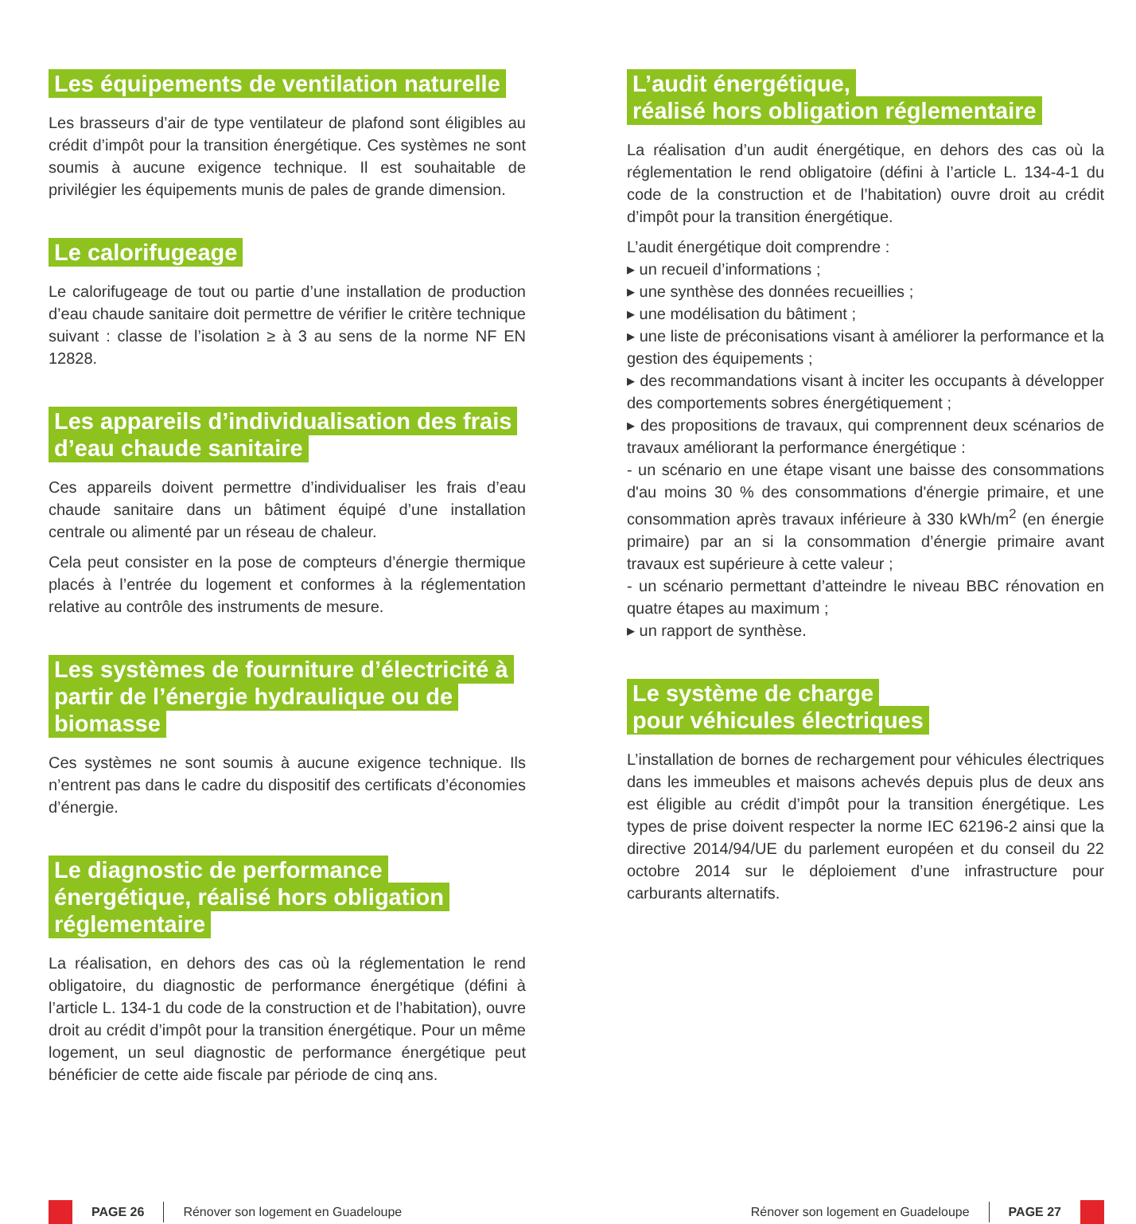Les équipements de ventilation naturelle
Les brasseurs d’air de type ventilateur de plafond sont éligibles au crédit d’impôt pour la transition énergétique. Ces systèmes ne sont soumis à aucune exigence technique. Il est souhaitable de privilégier les équipements munis de pales de grande dimension.
Le calorifugeage
Le calorifugeage de tout ou partie d’une installation de production d’eau chaude sanitaire doit permettre de vérifier le critère technique suivant : classe de l’isolation ≥ à 3 au sens de la norme NF EN 12828.
Les appareils d’individualisation des frais d’eau chaude sanitaire
Ces appareils doivent permettre d’individualiser les frais d’eau chaude sanitaire dans un bâtiment équipé d’une installation centrale ou alimenté par un réseau de chaleur.
Cela peut consister en la pose de compteurs d’énergie thermique placés à l’entrée du logement et conformes à la réglementation relative au contrôle des instruments de mesure.
Les systèmes de fourniture d’électricité à partir de l’énergie hydraulique ou de biomasse
Ces systèmes ne sont soumis à aucune exigence technique. Ils n’entrent pas dans le cadre du dispositif des certificats d’économies d’énergie.
Le diagnostic de performance énergétique, réalisé hors obligation réglementaire
La réalisation, en dehors des cas où la réglementation le rend obligatoire, du diagnostic de performance énergétique (défini à l’article L. 134-1 du code de la construction et de l’habitation), ouvre droit au crédit d’impôt pour la transition énergétique. Pour un même logement, un seul diagnostic de performance énergétique peut bénéficier de cette aide fiscale par période de cinq ans.
L’audit énergétique,
réalisé hors obligation réglementaire
La réalisation d’un audit énergétique, en dehors des cas où la réglementation le rend obligatoire (défini à l’article L. 134-4-1 du code de la construction et de l’habitation) ouvre droit au crédit d’impôt pour la transition énergétique.
L’audit énergétique doit comprendre :
▸ un recueil d’informations ;
▸ une synthèse des données recueillies ;
▸ une modélisation du bâtiment ;
▸ une liste de préconisations visant à améliorer la performance et la gestion des équipements ;
▸ des recommandations visant à inciter les occupants à développer des comportements sobres énergétiquement ;
▸ des propositions de travaux, qui comprennent deux scénarios de travaux améliorant la performance énergétique :
- un scénario en une étape visant une baisse des consommations d'au moins 30 % des consommations d'énergie primaire, et une consommation après travaux inférieure à 330 kWh/m<sup>2</sup> (en énergie primaire) par an si la consommation d’énergie primaire avant travaux est supérieure à cette valeur ;
- un scénario permettant d’atteindre le niveau BBC rénovation en quatre étapes au maximum ;
▸ un rapport de synthèse.
Le système de charge
pour véhicules électriques
L’installation de bornes de rechargement pour véhicules électriques dans les immeubles et maisons achevés depuis plus de deux ans est éligible au crédit d’impôt pour la transition énergétique. Les types de prise doivent respecter la norme IEC 62196-2 ainsi que la directive 2014/94/UE du parlement européen et du conseil du 22 octobre 2014 sur le déploiement d’une infrastructure pour carburants alternatifs.
PAGE 26
Rénover son logement en Guadeloupe
Rénover son logement en Guadeloupe
PAGE 27